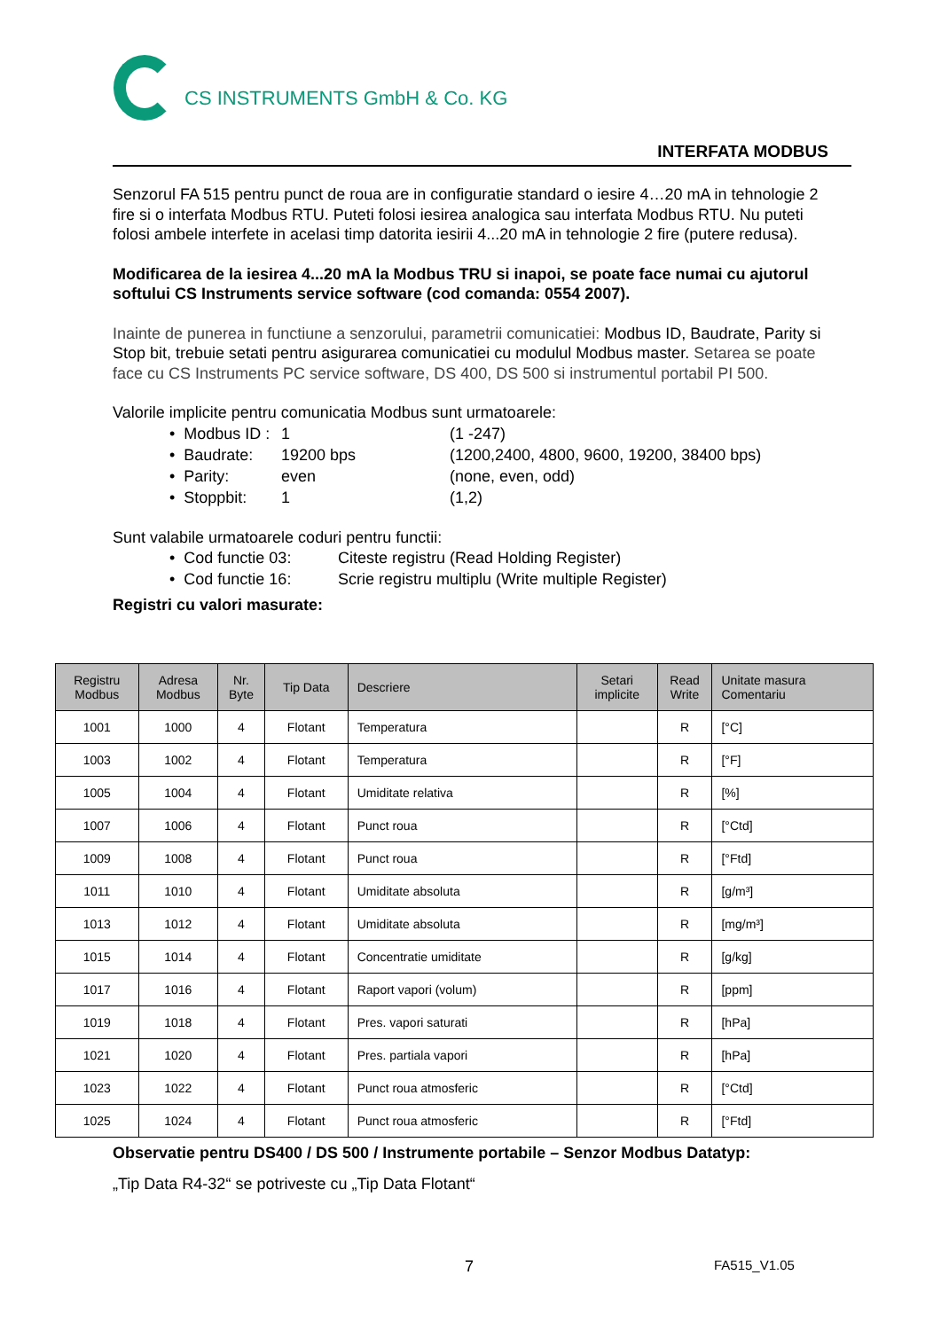CS INSTRUMENTS GmbH & Co. KG
INTERFATA MODBUS
Senzorul FA 515 pentru punct de roua are in configuratie standard o iesire 4…20 mA in tehnologie 2 fire si o interfata Modbus RTU. Puteti folosi iesirea analogica sau interfata Modbus RTU. Nu puteti folosi ambele interfete in acelasi timp datorita iesirii 4...20 mA in tehnologie 2 fire (putere redusa).
Modificarea de la iesirea 4...20 mA la Modbus TRU si inapoi, se poate face numai cu ajutorul softului CS Instruments service software (cod comanda: 0554 2007).
Inainte de punerea in functiune a senzorului, parametrii comunicatiei: Modbus ID, Baudrate, Parity si Stop bit, trebuie setati pentru asigurarea comunicatiei cu modulul Modbus master. Setarea se poate face cu CS Instruments PC service software, DS 400, DS 500 si instrumentul portabil PI 500.
Valorile implicite pentru comunicatia Modbus sunt urmatoarele:
• Modbus ID : 1 (1 -247)
• Baudrate: 19200 bps (1200,2400, 4800, 9600, 19200, 38400 bps)
• Parity: even (none, even, odd)
• Stoppbit: 1 (1,2)
Sunt valabile urmatoarele coduri pentru functii:
• Cod functie 03: Citeste registru (Read Holding Register)
• Cod functie 16: Scrie registru multiplu (Write multiple Register)
Registri cu valori masurate:
| Registru Modbus | Adresa Modbus | Nr. Byte | Tip Data | Descriere | Setari implicite | Read Write | Unitate masura Comentariu |
| --- | --- | --- | --- | --- | --- | --- | --- |
| 1001 | 1000 | 4 | Flotant | Temperatura | | R | [°C] |
| 1003 | 1002 | 4 | Flotant | Temperatura | | R | [°F] |
| 1005 | 1004 | 4 | Flotant | Umiditate relativa | | R | [%] |
| 1007 | 1006 | 4 | Flotant | Punct roua | | R | [°Ctd] |
| 1009 | 1008 | 4 | Flotant | Punct roua | | R | [°Ftd] |
| 1011 | 1010 | 4 | Flotant | Umiditate absoluta | | R | [g/m³] |
| 1013 | 1012 | 4 | Flotant | Umiditate absoluta | | R | [mg/m³] |
| 1015 | 1014 | 4 | Flotant | Concentratie umiditate | | R | [g/kg] |
| 1017 | 1016 | 4 | Flotant | Raport vapori (volum) | | R | [ppm] |
| 1019 | 1018 | 4 | Flotant | Pres. vapori saturati | | R | [hPa] |
| 1021 | 1020 | 4 | Flotant | Pres. partiala vapori | | R | [hPa] |
| 1023 | 1022 | 4 | Flotant | Punct roua atmosferic | | R | [°Ctd] |
| 1025 | 1024 | 4 | Flotant | Punct roua atmosferic | | R | [°Ftd] |
Observatie pentru DS400 / DS 500 / Instrumente portabile – Senzor Modbus Datatyp:
„Tip Data R4-32“ se potriveste cu „Tip Data Flotant“
7 FA515_V1.05